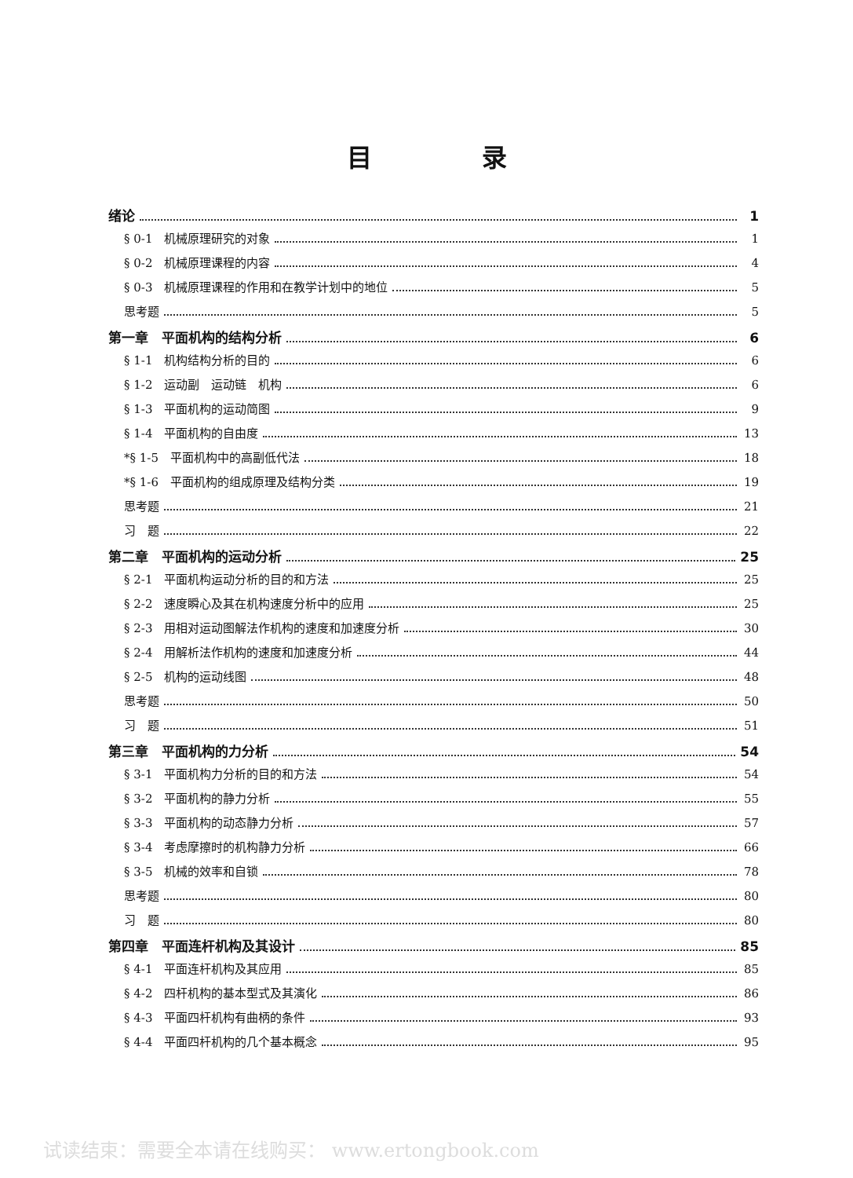目录
绪论 1
§ 0-1　机械原理研究的对象 1
§ 0-2　机械原理课程的内容 4
§ 0-3　机械原理课程的作用和在教学计划中的地位 5
思考题 5
第一章　平面机构的结构分析 6
§ 1-1　机构结构分析的目的 6
§ 1-2　运动副　运动链　机构 6
§ 1-3　平面机构的运动简图 9
§ 1-4　平面机构的自由度 13
*§ 1-5　平面机构中的高副低代法 18
*§ 1-6　平面机构的组成原理及结构分类 19
思考题 21
习　题 22
第二章　平面机构的运动分析 25
§ 2-1　平面机构运动分析的目的和方法 25
§ 2-2　速度瞬心及其在机构速度分析中的应用 25
§ 2-3　用相对运动图解法作机构的速度和加速度分析 30
§ 2-4　用解析法作机构的速度和加速度分析 44
§ 2-5　机构的运动线图 48
思考题 50
习　题 51
第三章　平面机构的力分析 54
§ 3-1　平面机构力分析的目的和方法 54
§ 3-2　平面机构的静力分析 55
§ 3-3　平面机构的动态静力分析 57
§ 3-4　考虑摩擦时的机构静力分析 66
§ 3-5　机械的效率和自锁 78
思考题 80
习　题 80
第四章　平面连杆机构及其设计 85
§ 4-1　平面连杆机构及其应用 85
§ 4-2　四杆机构的基本型式及其演化 86
§ 4-3　平面四杆机构有曲柄的条件 93
§ 4-4　平面四杆机构的几个基本概念 95
试读结束：需要全本请在线购买： www.ertongbook.com